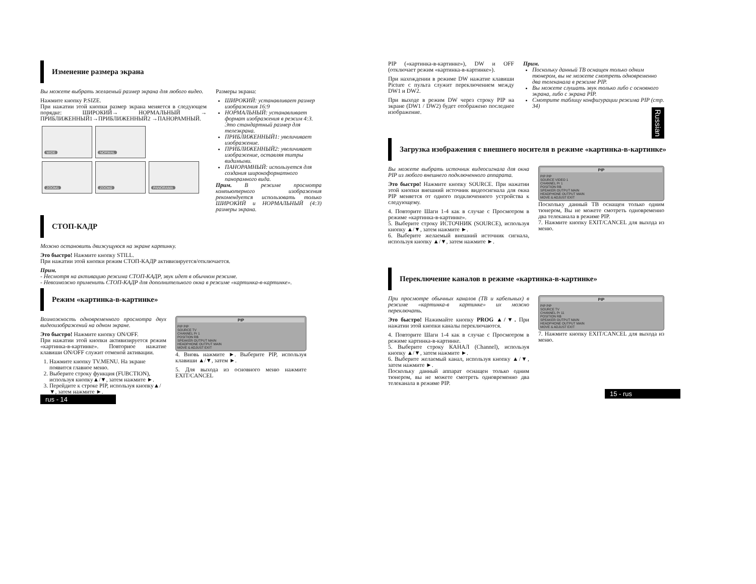Изменение размера экрана
Вы можете выбрать желаемый размер экрана для любого видео.
Нажмите кнопку P.SIZE.
При нажатии этой кнопки размер экрана меняется в следующем порядке: ШИРОКИЙ→ НОРМАЛЬНЫЙ → ПРИБЛИЖЕННЫЙ1→ПРИБЛИЖЕННЫЙ2 →ПАНОРАМНЫЙ.
WIDE NORMAL
ZOOM1 ZOOM2 PANORAMA
Размеры экрана:
ШИРОКИЙ: устанавливает размер изображения 16:9
НОРМАЛЬНЫЙ: устанавливает формат изображения в режим 4:3. Это стандартный размер для телеэкрана.
ПРИБЛИЖЕННЫЙ1: увеличивает изображение.
ПРИБЛИЖЕННЫЙ2: увеличивает изображение, оставляя титры видимыми.
ПАНОРАМНЫЙ: используется для создания широкоформатного панорамного вида.
Прим. В режиме просмотра компьютерного изображения рекомендуется использовать только ШИРОКИЙ и НОРМАЛЬНЫЙ (4:3) размеры экрана.
СТОП-КАДР
Можно остановить движущуюся на экране картинку.
Это быстро! Нажмите кнопку STILL.
При нажатии этой кнопки режим СТОП-КАДР активизируется/отключается.
Прим.
- Несмотря на активацию режима СТОП-КАДР, звук идет в обычном режиме.
- Невозможно применить СТОП-КАДР для дополнительного окна в режиме «картинка-в-картинке».
Режим «картинка-в-картинке»
Возможность одновременного просмотра двух видеоизображений на одном экране.
Это быстро! Нажмите кнопку ON/OFF.
При нажатии этой кнопки активизируется режим «картинка-в-картинке». Повторное нажатие клавиши ON/OFF служит отменой активации.
1. Нажмите кнопку TV.MENU. На экране появится главное меню.
2. Выберите строку функция (FUBCTION), используя кнопку▲/▼, затем нажмите ►.
3. Перейдите к строке PIP, используя кнопку▲/▼, затем нажмите ►.
PIP
PIP PIP
SOURCE TV
CHANNEL Pr 1
POSITION RB
SPEAKER OUTPUT MAIN
HEADPHONE OUTPUT MAIN
MOVE & ADJUST EXIT
4. Вновь нажмите ►. Выберите PIP, используя клавиши ▲/▼, затем ►.
5. Для выхода из основного меню нажмите EXIT/CANCEL
rus - 14
Russian
PIP («картинка-в-картинке»), DW и OFF (отключает режим «картинка-в-картинке»).
При нахождении в режиме DW нажатие клавиши Picture с пульта служит переключением между DW1 и DW2.
При выходе в режим DW через строку PIP на экране (DW1 / DW2) будет отображено последнее изображение.
Прим.
Поскольку данный ТВ оснащен только одним тюнером, вы не можете смотреть одновременно два телеканала в режиме PIP.
Вы можете слушать звук только либо с основного экрана, либо с экрана PIP.
Смотрите таблицу конфигурации режима PIP (стр. 34)
Загрузка изображения с внешнего носителя в режиме «картинка-в-картинке»
Вы можете выбрать источник видеосигнала для окна PIP из любого внешнего подключенного аппарата.
Это быстро! Нажмите кнопку SOURCE. При нажатии этой кнопки внешний источник видеосигнала для окна PIP меняется от одного подключенного устройства к следующему.
4. Повторите Шаги 1-4 как в случае с Просмотром в режиме «картинка-в-картинке».
5. Выберите строку ИСТОЧНИК (SOURCE), используя кнопку ▲/▼, затем нажмите ►.
6. Выберите желаемый внешний источник сигнала, используя кнопку ▲/▼, затем нажмите ►.
PIP
PIP PIP
SOURCE VIDEO 1
CHANNEL Pr 1
POSITION RB
SPEAKER OUTPUT MAIN
HEADPHONE OUTPUT MAIN
MOVE & ADJUST EXIT
Поскольку данный ТВ оснащен только одним тюнером, Вы не можете смотреть одновременно два телеканала в режиме PIP.
7. Нажмите кнопку EXIT/CANCEL для выхода из меню.
Переключение каналов в режиме «картинка-в-картинке»
При просмотре обычных каналов (ТВ и кабельных) в режиме «картинка-в картинке» их можно переключать.
Это быстро! Нажимайте кнопку PROG ▲/▼. При нажатии этой кнопки каналы переключаются.
4. Повторите Шаги 1-4 как в случае с Просмотром в режиме картинка-в-картинке.
5. Выберите строку КАНАЛ (Channel), используя кнопку ▲/▼, затем нажмите ►.
6. Выберите желаемый канал, используя кнопку ▲/▼, затем нажмите ►.
Поскольку данный аппарат оснащен только одним тюнером, вы не можете смотреть одновременно два телеканала в режиме PIP.
PIP
PIP PIP
SOURCE TV
CHANNEL Pr 11
POSITION RB
SPEAKER OUTPUT MAIN
HEADPHONE OUTPUT MAIN
MOVE & ADJUST EXIT
7. Нажмите кнопку EXIT/CANCEL для выхода из меню.
15 - rus